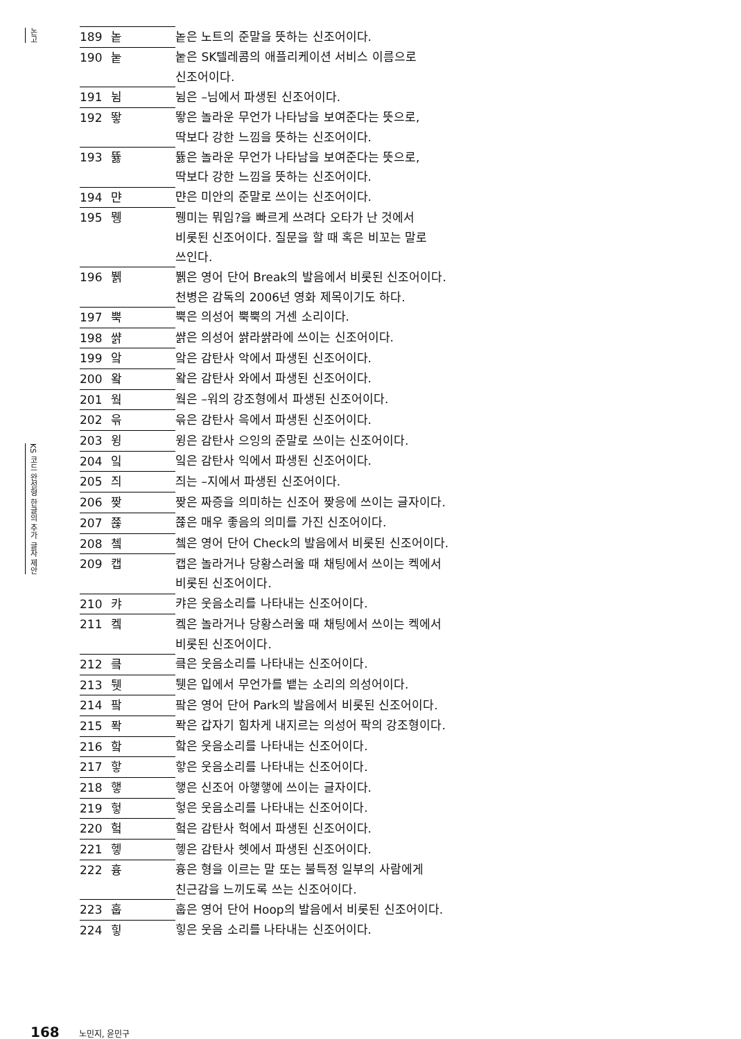논고
KS 코드 완성형 한글의 추가 글자 제안
| 189 | 놑 | 놑은 노트의 준말을 뜻하는 신조어이다. |
| 190 | 눝 | 눝은 SK텔레콤의 애플리케이션 서비스 이름으로 신조어이다. |
| 191 | 뉨 | 뉨은 –님에서 파생된 신조어이다. |
| 192 | 뙇 | 뙇은 놀라운 무언가 나타남을 보여준다는 뜻으로, 딱보다 강한 느낌을 뜻하는 신조어이다. |
| 193 | 뜛 | 뜛은 놀라운 무언가 나타남을 보여준다는 뜻으로, 딱보다 강한 느낌을 뜻하는 신조어이다. |
| 194 | 먄 | 먄은 미안의 준말로 쓰이는 신조어이다. |
| 195 | 뮁 | 뮁미는 뭐임?을 빠르게 쓰려다 오타가 난 것에서 비롯된 신조어이다. 질문을 할 때 혹은 비꼬는 말로 쓰인다. |
| 196 | 뷁 | 뷁은 영어 단어 Break의 발음에서 비롯된 신조어이다. 천병은 감독의 2006년 영화 제목이기도 하다. |
| 197 | 뿍 | 뿍은 의성어 뿍뿍의 거센 소리이다. |
| 198 | 쌹 | 쌹은 의성어 쌹라쌹라에 쓰이는 신조어이다. |
| 199 | 앜 | 앜은 감탄사 악에서 파생된 신조어이다. |
| 200 | 왘 | 왘은 감탄사 와에서 파생된 신조어이다. |
| 201 | 웤 | 웤은 –워의 강조형에서 파생된 신조어이다. |
| 202 | 윾 | 윾은 감탄사 윽에서 파생된 신조어이다. |
| 203 | 윙 | 윙은 감탄사 으잉의 준말로 쓰이는 신조어이다. |
| 204 | 잌 | 잌은 감탄사 익에서 파생된 신조어이다. |
| 205 | 즤 | 즤는 –지에서 파생된 신조어이다. |
| 206 | 짲 | 짲은 짜증을 의미하는 신조어 짲응에 쓰이는 글자이다. |
| 207 | 쬲 | 쬲은 매우 좋음의 의미를 가진 신조어이다. |
| 208 | 쳌 | 쳌은 영어 단어 Check의 발음에서 비롯된 신조어이다. |
| 209 | 캡 | 캡은 놀라거나 당황스러울 때 채팅에서 쓰이는 켁에서 비롯된 신조어이다. |
| 210 | 캬 | 캬은 웃음소리를 나타내는 신조어이다. |
| 211 | 켘 | 켘은 놀라거나 당황스러울 때 채팅에서 쓰이는 켁에서 비롯된 신조어이다. |
| 212 | 킄 | 킄은 웃음소리를 나타내는 신조어이다. |
| 213 | 퉷 | 퉷은 입에서 무언가를 뱉는 소리의 의성어이다. |
| 214 | 팤 | 팤은 영어 단어 Park의 발음에서 비롯된 신조어이다. |
| 215 | 퐉 | 퐉은 갑자기 힘차게 내지르는 의성어 팍의 강조형이다. |
| 216 | 핰 | 핰은 웃음소리를 나타내는 신조어이다. |
| 217 | 핳 | 핳은 웃음소리를 나타내는 신조어이다. |
| 218 | 햏 | 햏은 신조어 아햏햏에 쓰이는 글자이다. |
| 219 | 헣 | 헣은 웃음소리를 나타내는 신조어이다. |
| 220 | 헠 | 헠은 감탄사 헉에서 파생된 신조어이다. |
| 221 | 헿 | 헿은 감탄사 헷에서 파생된 신조어이다. |
| 222 | 흉 | 흉은 형을 이르는 말 또는 불특정 일부의 사람에게 친근감을 느끼도록 쓰는 신조어이다. |
| 223 | 훕 | 훕은 영어 단어 Hoop의 발음에서 비롯된 신조어이다. |
| 224 | 힣 | 힣은 웃음 소리를 나타내는 신조어이다. |
168 노민지, 윤민구